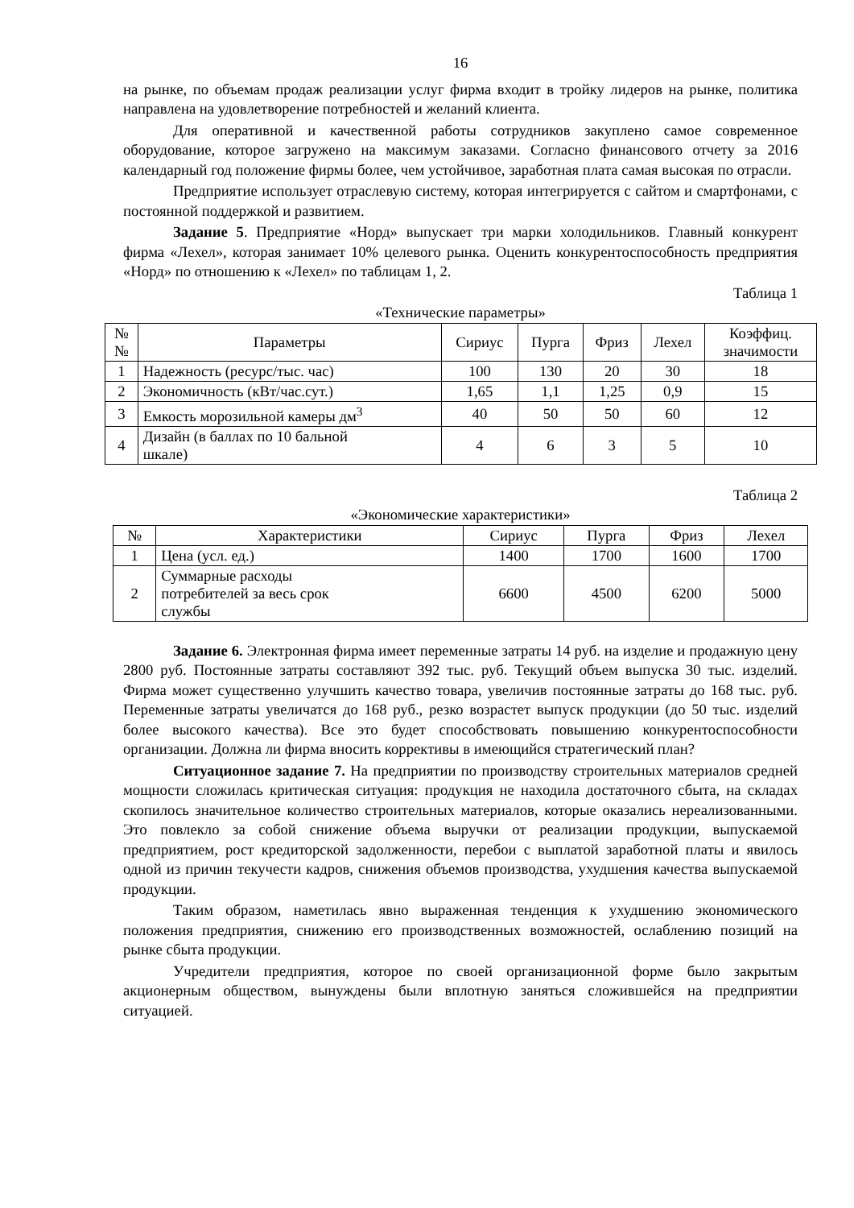16
на рынке, по объемам продаж реализации услуг фирма входит в тройку лидеров на рынке, политика направлена на удовлетворение потребностей и желаний клиента.
Для оперативной и качественной работы сотрудников закуплено самое современное оборудование, которое загружено на максимум заказами. Согласно финансового отчету за 2016 календарный год положение фирмы более, чем устойчивое, заработная плата самая высокая по отрасли.
Предприятие использует отраслевую систему, которая интегрируется с сайтом и смартфонами, с постоянной поддержкой и развитием.
Задание 5. Предприятие «Норд» выпускает три марки холодильников. Главный конкурент фирма «Лехел», которая занимает 10% целевого рынка. Оценить конкурентоспособность предприятия «Норд» по отношению к «Лехел» по таблицам 1, 2.
Таблица 1
«Технические параметры»
| № № | Параметры | Сириус | Пурга | Фриз | Лехел | Коэффиц. значимости |
| 1 | Надежность (ресурс/тыс. час) | 100 | 130 | 20 | 30 | 18 |
| 2 | Экономичность (кВт/час.сут.) | 1,65 | 1,1 | 1,25 | 0,9 | 15 |
| 3 | Емкость морозильной камеры дм<sup>3</sup> | 40 | 50 | 50 | 60 | 12 |
| 4 | Дизайн (в баллах по 10 бальной шкале) | 4 | 6 | 3 | 5 | 10 |
Таблица 2
«Экономические характеристики»
| № | Характеристики | Сириус | Пурга | Фриз | Лехел |
| 1 | Цена (усл. ед.) | 1400 | 1700 | 1600 | 1700 |
| 2 | Суммарные расходы потребителей за весь срок службы | 6600 | 4500 | 6200 | 5000 |
Задание 6. Электронная фирма имеет переменные затраты 14 руб. на изделие и продажную цену 2800 руб. Постоянные затраты составляют 392 тыс. руб. Текущий объем выпуска 30 тыс. изделий. Фирма может существенно улучшить качество товара, увеличив постоянные затраты до 168 тыс. руб. Переменные затраты увеличатся до 168 руб., резко возрастет выпуск продукции (до 50 тыс. изделий более высокого качества). Все это будет способствовать повышению конкурентоспособности организации. Должна ли фирма вносить коррективы в имеющийся стратегический план?
Ситуационное задание 7. На предприятии по производству строительных материалов средней мощности сложилась критическая ситуация: продукция не находила достаточного сбыта, на складах скопилось значительное количество строительных материалов, которые оказались нереализованными. Это повлекло за собой снижение объема выручки от реализации продукции, выпускаемой предприятием, рост кредиторской задолженности, перебои с выплатой заработной платы и явилось одной из причин текучести кадров, снижения объемов производства, ухудшения качества выпускаемой продукции.
Таким образом, наметилась явно выраженная тенденция к ухудшению экономического положения предприятия, снижению его производственных возможностей, ослаблению позиций на рынке сбыта продукции.
Учредители предприятия, которое по своей организационной форме было закрытым акционерным обществом, вынуждены были вплотную заняться сложившейся на предприятии ситуацией.